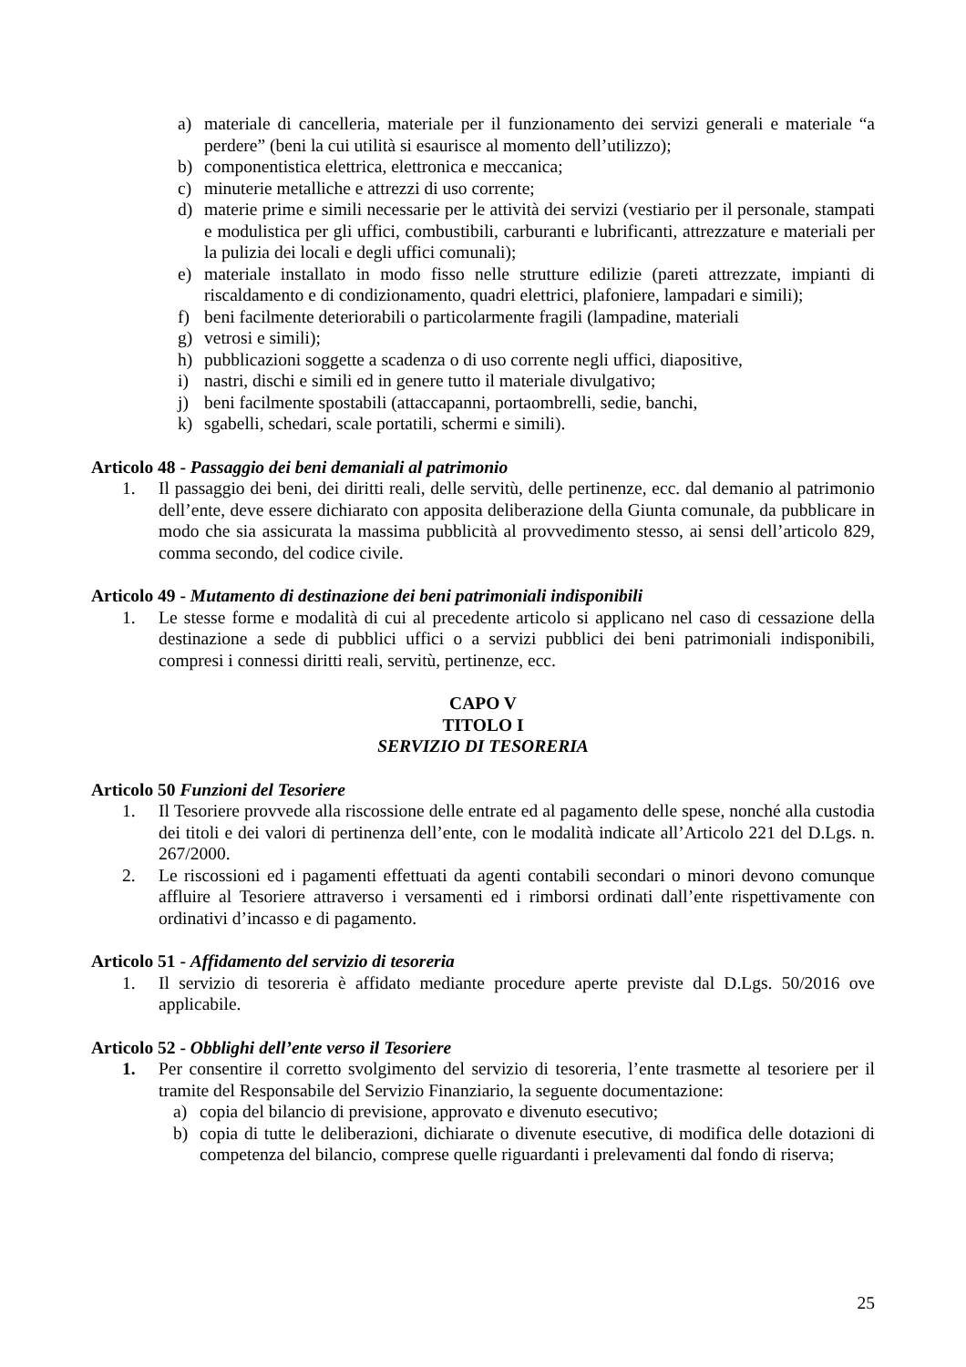a) materiale di cancelleria, materiale per il funzionamento dei servizi generali e materiale “a perdere” (beni la cui utilità si esaurisce al momento dell’utilizzo);
b) componentistica elettrica, elettronica e meccanica;
c) minuterie metalliche e attrezzi di uso corrente;
d) materie prime e simili necessarie per le attività dei servizi (vestiario per il personale, stampati e modulistica per gli uffici, combustibili, carburanti e lubrificanti, attrezzature e materiali per la pulizia dei locali e degli uffici comunali);
e) materiale installato in modo fisso nelle strutture edilizie (pareti attrezzate, impianti di riscaldamento e di condizionamento, quadri elettrici, plafoniere, lampadari e simili);
f) beni facilmente deteriorabili o particolarmente fragili (lampadine, materiali
g) vetrosi e simili);
h) pubblicazioni soggette a scadenza o di uso corrente negli uffici, diapositive,
i) nastri, dischi e simili ed in genere tutto il materiale divulgativo;
j) beni facilmente spostabili (attaccapanni, portaombrelli, sedie, banchi,
k) sgabelli, schedari, scale portatili, schermi e simili).
Articolo 48 - Passaggio dei beni demaniali al patrimonio
1. Il passaggio dei beni, dei diritti reali, delle servitù, delle pertinenze, ecc. dal demanio al patrimonio dell’ente, deve essere dichiarato con apposita deliberazione della Giunta comunale, da pubblicare in modo che sia assicurata la massima pubblicità al provvedimento stesso, ai sensi dell’articolo 829, comma secondo, del codice civile.
Articolo 49 - Mutamento di destinazione dei beni patrimoniali indisponibili
1. Le stesse forme e modalità di cui al precedente articolo si applicano nel caso di cessazione della destinazione a sede di pubblici uffici o a servizi pubblici dei beni patrimoniali indisponibili, compresi i connessi diritti reali, servitù, pertinenze, ecc.
CAPO V
TITOLO I
SERVIZIO DI TESORERIA
Articolo 50 Funzioni del Tesoriere
1. Il Tesoriere provvede alla riscossione delle entrate ed al pagamento delle spese, nonché alla custodia dei titoli e dei valori di pertinenza dell’ente, con le modalità indicate all’Articolo 221 del D.Lgs. n. 267/2000.
2. Le riscossioni ed i pagamenti effettuati da agenti contabili secondari o minori devono comunque affluire al Tesoriere attraverso i versamenti ed i rimborsi ordinati dall’ente rispettivamente con ordinativi d’incasso e di pagamento.
Articolo 51 - Affidamento del servizio di tesoreria
1. Il servizio di tesoreria è affidato mediante procedure aperte previste dal D.Lgs. 50/2016 ove applicabile.
Articolo 52 - Obblighi dell’ente verso il Tesoriere
1. Per consentire il corretto svolgimento del servizio di tesoreria, l’ente trasmette al tesoriere per il tramite del Responsabile del Servizio Finanziario, la seguente documentazione:
a) copia del bilancio di previsione, approvato e divenuto esecutivo;
b) copia di tutte le deliberazioni, dichiarate o divenute esecutive, di modifica delle dotazioni di competenza del bilancio, comprese quelle riguardanti i prelevamenti dal fondo di riserva;
25